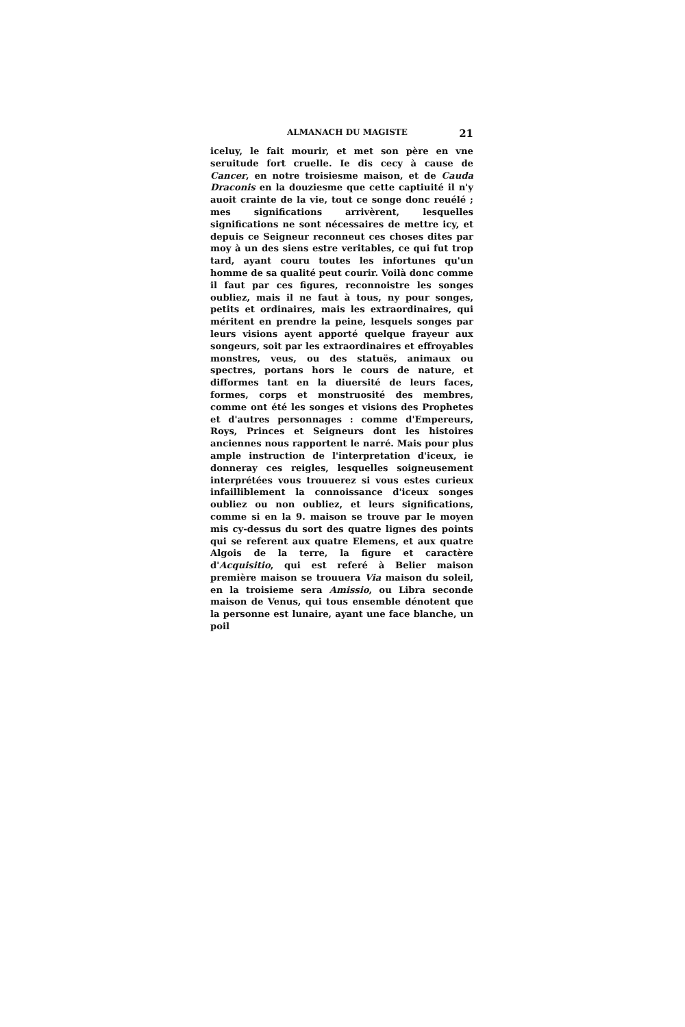ALMANACH DU MAGISTE 21
iceluy, le fait mourir, et met son père en vne seruitude fort cruelle. Ie dis cecy à cause de Cancer, en notre troisiesme maison, et de Cauda Draconis en la douziesme que cette captiuité il n'y auoit crainte de la vie, tout ce songe donc reuélé ; mes significations arrivèrent, lesquelles significations ne sont nécessaires de mettre icy, et depuis ce Seigneur reconneut ces choses dites par moy à un des siens estre veritables, ce qui fut trop tard, ayant couru toutes les infortunes qu'un homme de sa qualité peut courir. Voilà donc comme il faut par ces figures, reconnoistre les songes oubliez, mais il ne faut à tous, ny pour songes, petits et ordinaires, mais les extraordinaires, qui méritent en prendre la peine, lesquels songes par leurs visions ayent apporté quelque frayeur aux songeurs, soit par les extraordinaires et effroyables monstres, veus, ou des statuës, animaux ou spectres, portans hors le cours de nature, et difformes tant en la diuersité de leurs faces, formes, corps et monstruosité des membres, comme ont été les songes et visions des Prophetes et d'autres personnages : comme d'Empereurs, Roys, Princes et Seigneurs dont les histoires anciennes nous rapportent le narré. Mais pour plus ample instruction de l'interpretation d'iceux, ie donneray ces reigles, lesquelles soigneusement interprétées vous trouuerez si vous estes curieux infailliblement la connoissance d'iceux songes oubliez ou non oubliez, et leurs significations, comme si en la 9. maison se trouve par le moyen mis cy-dessus du sort des quatre lignes des points qui se referent aux quatre Elemens, et aux quatre Algois de la terre, la figure et caractère d'Acquisitio, qui est referé à Belier maison première maison se trouuera Via maison du soleil, en la troisieme sera Amissio, ou Libra seconde maison de Venus, qui tous ensemble dénotent que la personne est lunaire, ayant une face blanche, un poil